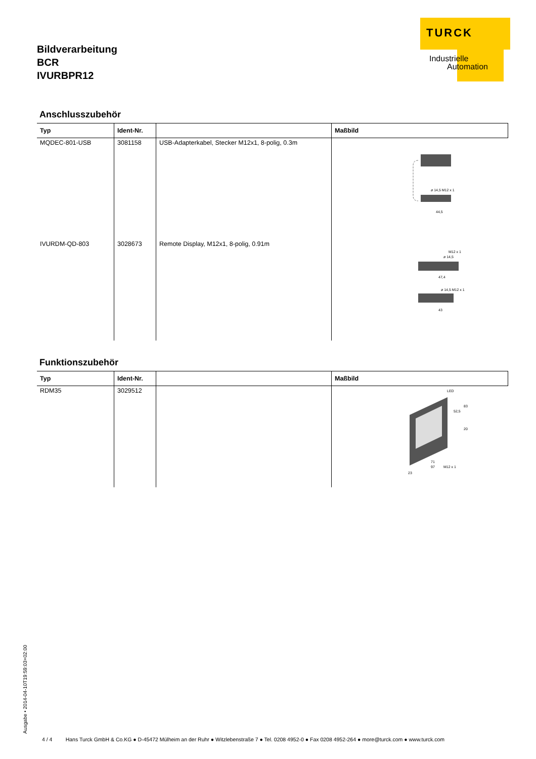TURCK
Industrielle
Automation
Bildverarbeitung
BCR
IVURBPR12
Anschlusszubehör
| Typ | Ident-Nr. | | Maßbild |
| --- | --- | --- | --- |
| MQDEC-801-USB | 3081158 | USB-Adapterkabel, Stecker M12x1, 8-polig, 0.3m | ø 14,5 M12 x 1 44,5 |
| IVURDM-QD-803 | 3028673 | Remote Display, M12x1, 8-polig, 0.91m | M12 x 1 ø 14,5 47,4 ø 14,5 M12 x 1 43 |
Funktionszubehör
| Typ | Ident-Nr. | | Maßbild |
| --- | --- | --- | --- |
| RDM35 | 3029512 | | LED 83 52,5 20 71 97 M12 x 1 23 |
Ausgabe • 2014-04-10T19:59:03+02:00
4 / 4 Hans Turck GmbH & Co.KG ● D-45472 Mülheim an der Ruhr ● Witzlebenstraße 7 ● Tel. 0208 4952-0 ● Fax 0208 4952-264 ● more@turck.com ● www.turck.com